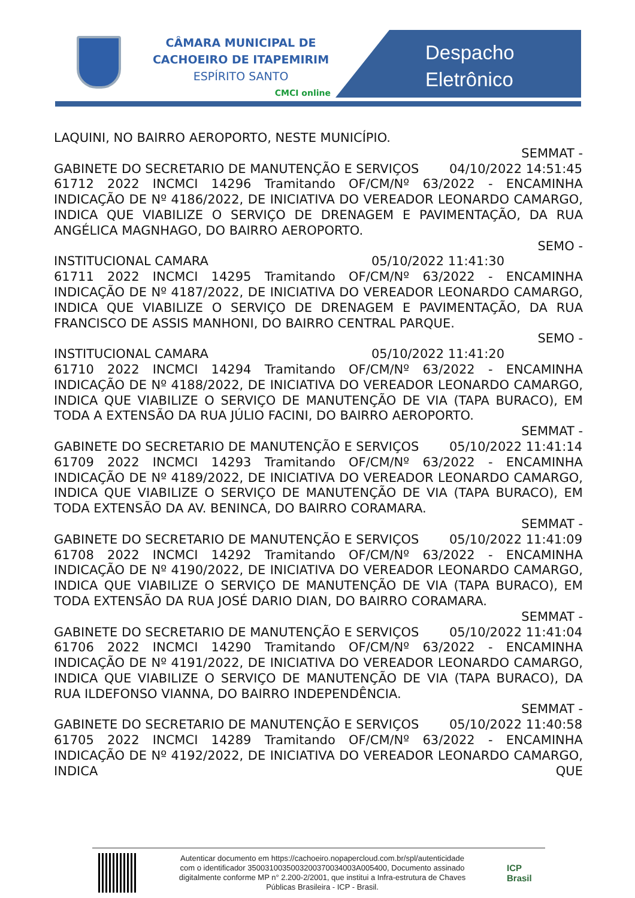CÂMARA MUNICIPAL DE
CACHOEIRO DE ITAPEMIRIM
ESPÍRITO SANTO
CMCI online
Despacho
Eletrônico
LAQUINI, NO BAIRRO AEROPORTO, NESTE MUNICÍPIO.
SEMMAT -
GABINETE DO SECRETARIO DE MANUTENÇÃO E SERVIÇOS 04/10/2022 14:51:45
61712 2022 INCMCI 14296 Tramitando OF/CM/Nº 63/2022 - ENCAMINHA INDICAÇÃO DE Nº 4186/2022, DE INICIATIVA DO VEREADOR LEONARDO CAMARGO, INDICA QUE VIABILIZE O SERVIÇO DE DRENAGEM E PAVIMENTAÇÃO, DA RUA ANGÉLICA MAGNHAGO, DO BAIRRO AEROPORTO.
SEMO -
INSTITUCIONAL CAMARA 05/10/2022 11:41:30
61711 2022 INCMCI 14295 Tramitando OF/CM/Nº 63/2022 - ENCAMINHA INDICAÇÃO DE Nº 4187/2022, DE INICIATIVA DO VEREADOR LEONARDO CAMARGO, INDICA QUE VIABILIZE O SERVIÇO DE DRENAGEM E PAVIMENTAÇÃO, DA RUA FRANCISCO DE ASSIS MANHONI, DO BAIRRO CENTRAL PARQUE.
SEMO -
INSTITUCIONAL CAMARA 05/10/2022 11:41:20
61710 2022 INCMCI 14294 Tramitando OF/CM/Nº 63/2022 - ENCAMINHA INDICAÇÃO DE Nº 4188/2022, DE INICIATIVA DO VEREADOR LEONARDO CAMARGO, INDICA QUE VIABILIZE O SERVIÇO DE MANUTENÇÃO DE VIA (TAPA BURACO), EM TODA A EXTENSÃO DA RUA JÚLIO FACINI, DO BAIRRO AEROPORTO.
SEMMAT -
GABINETE DO SECRETARIO DE MANUTENÇÃO E SERVIÇOS 05/10/2022 11:41:14
61709 2022 INCMCI 14293 Tramitando OF/CM/Nº 63/2022 - ENCAMINHA INDICAÇÃO DE Nº 4189/2022, DE INICIATIVA DO VEREADOR LEONARDO CAMARGO, INDICA QUE VIABILIZE O SERVIÇO DE MANUTENÇÃO DE VIA (TAPA BURACO), EM TODA EXTENSÃO DA AV. BENINCA, DO BAIRRO CORAMARA.
SEMMAT -
GABINETE DO SECRETARIO DE MANUTENÇÃO E SERVIÇOS 05/10/2022 11:41:09
61708 2022 INCMCI 14292 Tramitando OF/CM/Nº 63/2022 - ENCAMINHA INDICAÇÃO DE Nº 4190/2022, DE INICIATIVA DO VEREADOR LEONARDO CAMARGO, INDICA QUE VIABILIZE O SERVIÇO DE MANUTENÇÃO DE VIA (TAPA BURACO), EM TODA EXTENSÃO DA RUA JOSÉ DARIO DIAN, DO BAIRRO CORAMARA.
SEMMAT -
GABINETE DO SECRETARIO DE MANUTENÇÃO E SERVIÇOS 05/10/2022 11:41:04
61706 2022 INCMCI 14290 Tramitando OF/CM/Nº 63/2022 - ENCAMINHA INDICAÇÃO DE Nº 4191/2022, DE INICIATIVA DO VEREADOR LEONARDO CAMARGO, INDICA QUE VIABILIZE O SERVIÇO DE MANUTENÇÃO DE VIA (TAPA BURACO), DA RUA ILDEFONSO VIANNA, DO BAIRRO INDEPENDÊNCIA.
SEMMAT -
GABINETE DO SECRETARIO DE MANUTENÇÃO E SERVIÇOS 05/10/2022 11:40:58
61705 2022 INCMCI 14289 Tramitando OF/CM/Nº 63/2022 - ENCAMINHA INDICAÇÃO DE Nº 4192/2022, DE INICIATIVA DO VEREADOR LEONARDO CAMARGO, INDICA QUE
Autenticar documento em https://cachoeiro.nopapercloud.com.br/spl/autenticidade
com o identificador 3500310035003200370034003A005400, Documento assinado
digitalmente conforme MP n° 2.200-2/2001, que institui a Infra-estrutura de Chaves
Públicas Brasileira - ICP - Brasil.
ICP
Brasil